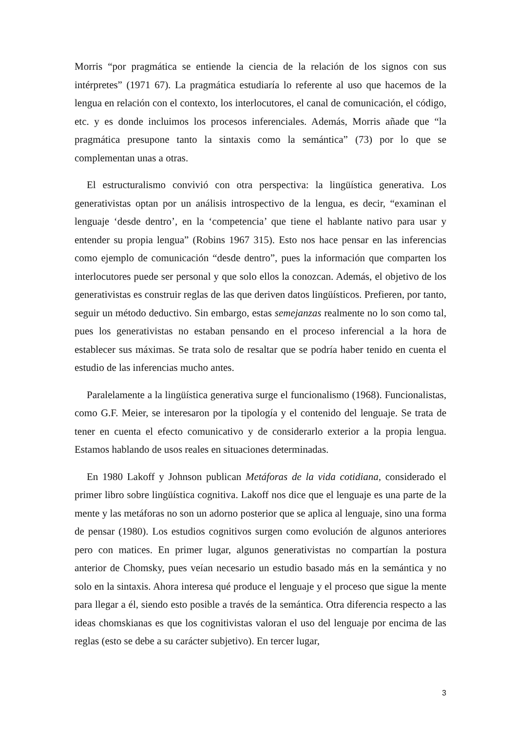Morris “por pragmática se entiende la ciencia de la relación de los signos con sus intérpretes” (1971 67). La pragmática estudiaría lo referente al uso que hacemos de la lengua en relación con el contexto, los interlocutores, el canal de comunicación, el código, etc. y es donde incluimos los procesos inferenciales. Además, Morris añade que “la pragmática presupone tanto la sintaxis como la semántica” (73) por lo que se complementan unas a otras.
El estructuralismo convivió con otra perspectiva: la lingüística generativa. Los generativistas optan por un análisis introspectivo de la lengua, es decir, “examinan el lenguaje ‘desde dentro’, en la ‘competencia’ que tiene el hablante nativo para usar y entender su propia lengua” (Robins 1967 315). Esto nos hace pensar en las inferencias como ejemplo de comunicación “desde dentro”, pues la información que comparten los interlocutores puede ser personal y que solo ellos la conozcan. Además, el objetivo de los generativistas es construir reglas de las que deriven datos lingüísticos. Prefieren, por tanto, seguir un método deductivo. Sin embargo, estas semejanzas realmente no lo son como tal, pues los generativistas no estaban pensando en el proceso inferencial a la hora de establecer sus máximas. Se trata solo de resaltar que se podría haber tenido en cuenta el estudio de las inferencias mucho antes.
Paralelamente a la lingüística generativa surge el funcionalismo (1968). Funcionalistas, como G.F. Meier, se interesaron por la tipología y el contenido del lenguaje. Se trata de tener en cuenta el efecto comunicativo y de considerarlo exterior a la propia lengua. Estamos hablando de usos reales en situaciones determinadas.
En 1980 Lakoff y Johnson publican Metáforas de la vida cotidiana, considerado el primer libro sobre lingüística cognitiva. Lakoff nos dice que el lenguaje es una parte de la mente y las metáforas no son un adorno posterior que se aplica al lenguaje, sino una forma de pensar (1980). Los estudios cognitivos surgen como evolución de algunos anteriores pero con matices. En primer lugar, algunos generativistas no compartían la postura anterior de Chomsky, pues veían necesario un estudio basado más en la semántica y no solo en la sintaxis. Ahora interesa qué produce el lenguaje y el proceso que sigue la mente para llegar a él, siendo esto posible a través de la semántica. Otra diferencia respecto a las ideas chomskianas es que los cognitivistas valoran el uso del lenguaje por encima de las reglas (esto se debe a su carácter subjetivo). En tercer lugar,
3